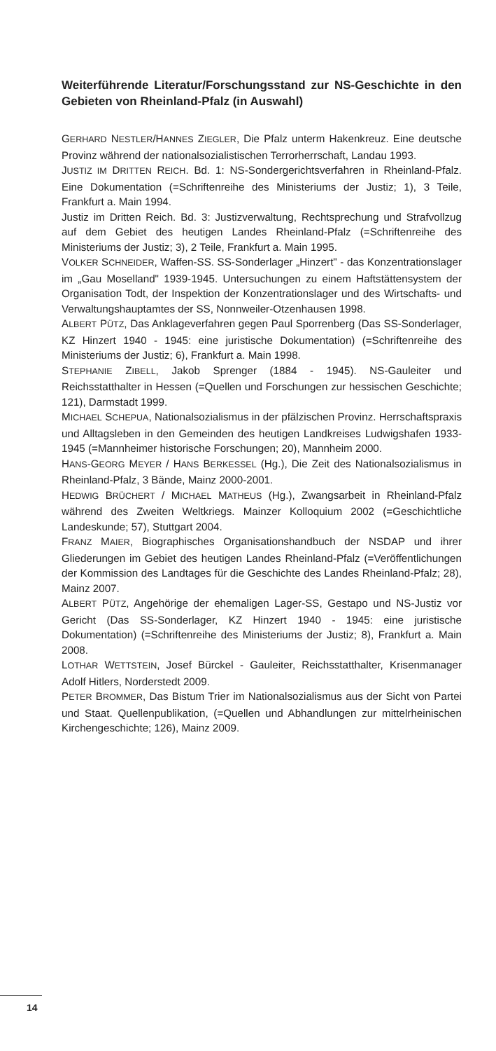Weiterführende Literatur/Forschungsstand zur NS-Geschichte in den Gebieten von Rheinland-Pfalz (in Auswahl)
GERHARD NESTLER/HANNES ZIEGLER, Die Pfalz unterm Hakenkreuz. Eine deutsche Provinz während der nationalsozialistischen Terrorherrschaft, Landau 1993.
JUSTIZ IM DRITTEN REICH. Bd. 1: NS-Sondergerichtsverfahren in Rheinland-Pfalz. Eine Dokumentation (=Schriftenreihe des Ministeriums der Justiz; 1), 3 Teile, Frankfurt a. Main 1994.
Justiz im Dritten Reich. Bd. 3: Justizverwaltung, Rechtsprechung und Strafvollzug auf dem Gebiet des heutigen Landes Rheinland-Pfalz (=Schriftenreihe des Ministeriums der Justiz; 3), 2 Teile, Frankfurt a. Main 1995.
VOLKER SCHNEIDER, Waffen-SS. SS-Sonderlager „Hinzert" - das Konzentrationslager im „Gau Moselland" 1939-1945. Untersuchungen zu einem Haftstättensystem der Organisation Todt, der Inspektion der Konzentrationslager und des Wirtschafts- und Verwaltungshauptamtes der SS, Nonnweiler-Otzenhausen 1998.
ALBERT PÜTZ, Das Anklageverfahren gegen Paul Sporrenberg (Das SS-Sonderlager, KZ Hinzert 1940 - 1945: eine juristische Dokumentation) (=Schriftenreihe des Ministeriums der Justiz; 6), Frankfurt a. Main 1998.
STEPHANIE ZIBELL, Jakob Sprenger (1884 - 1945). NS-Gauleiter und Reichsstatthalter in Hessen (=Quellen und Forschungen zur hessischen Geschichte; 121), Darmstadt 1999.
MICHAEL SCHEPUA, Nationalsozialismus in der pfälzischen Provinz. Herrschaftspraxis und Alltagsleben in den Gemeinden des heutigen Landkreises Ludwigshafen 1933-1945 (=Mannheimer historische Forschungen; 20), Mannheim 2000.
HANS-GEORG MEYER / HANS BERKESSEL (Hg.), Die Zeit des Nationalsozialismus in Rheinland-Pfalz, 3 Bände, Mainz 2000-2001.
HEDWIG BRÜCHERT / MICHAEL MATHEUS (Hg.), Zwangsarbeit in Rheinland-Pfalz während des Zweiten Weltkriegs. Mainzer Kolloquium 2002 (=Geschichtliche Landeskunde; 57), Stuttgart 2004.
FRANZ MAIER, Biographisches Organisationshandbuch der NSDAP und ihrer Gliederungen im Gebiet des heutigen Landes Rheinland-Pfalz (=Veröffentlichungen der Kommission des Landtages für die Geschichte des Landes Rheinland-Pfalz; 28), Mainz 2007.
ALBERT PÜTZ, Angehörige der ehemaligen Lager-SS, Gestapo und NS-Justiz vor Gericht (Das SS-Sonderlager, KZ Hinzert 1940 - 1945: eine juristische Dokumentation) (=Schriftenreihe des Ministeriums der Justiz; 8), Frankfurt a. Main 2008.
LOTHAR WETTSTEIN, Josef Bürckel - Gauleiter, Reichsstatthalter, Krisenmanager Adolf Hitlers, Norderstedt 2009.
PETER BROMMER, Das Bistum Trier im Nationalsozialismus aus der Sicht von Partei und Staat. Quellenpublikation, (=Quellen und Abhandlungen zur mittelrheinischen Kirchengeschichte; 126), Mainz 2009.
14